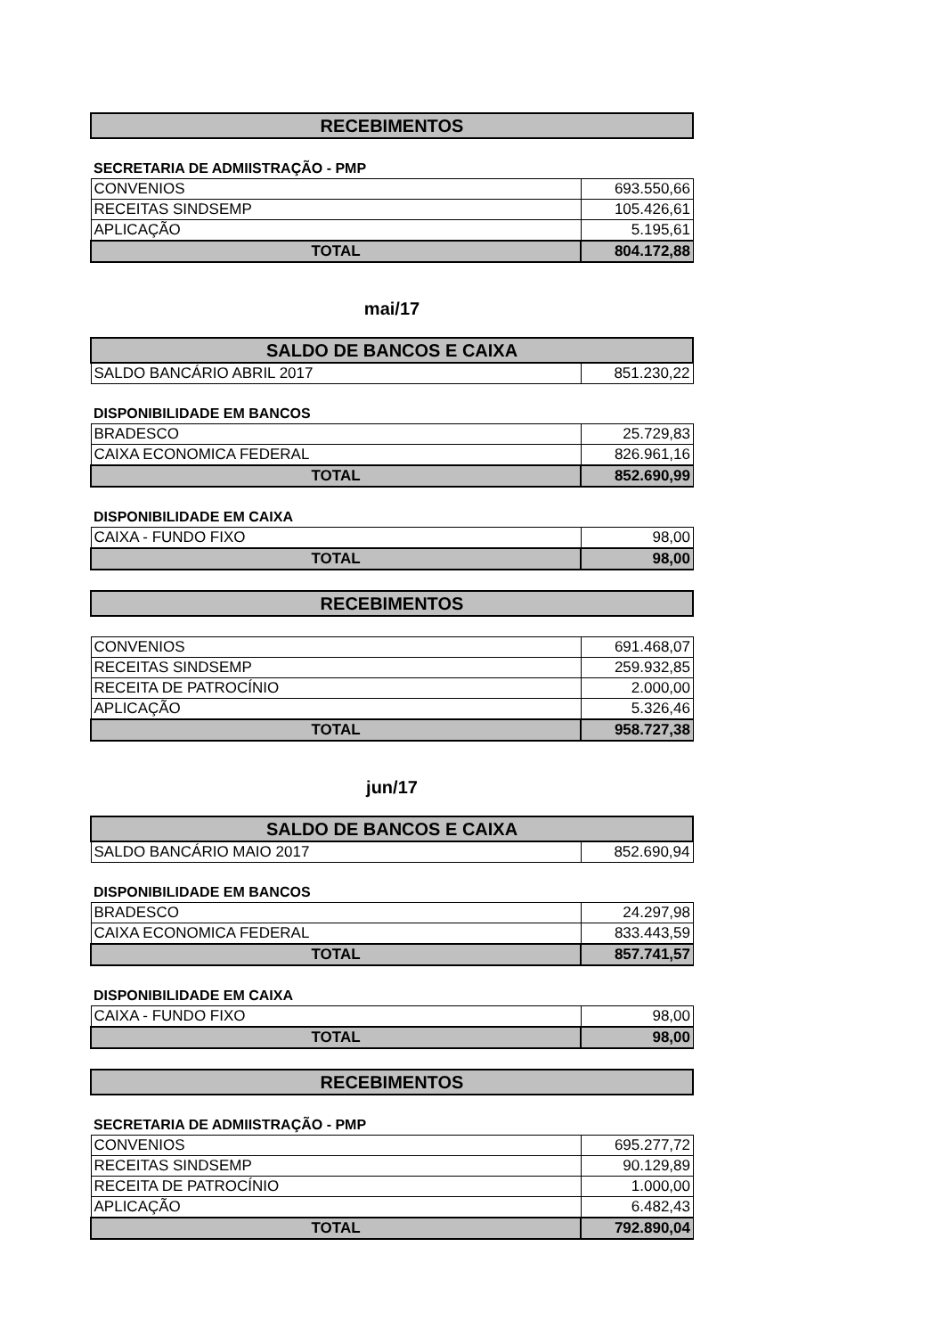| RECEBIMENTOS |
| --- |
SECRETARIA DE ADMIISTRAÇÃO - PMP
| CONVENIOS | 693.550,66 |
| RECEITAS SINDSEMP | 105.426,61 |
| APLICAÇÃO | 5.195,61 |
| TOTAL | 804.172,88 |
mai/17
| SALDO DE BANCOS E CAIXA | |
| --- | --- |
| SALDO BANCÁRIO ABRIL 2017 | 851.230,22 |
DISPONIBILIDADE EM BANCOS
| BRADESCO | 25.729,83 |
| CAIXA ECONOMICA FEDERAL | 826.961,16 |
| TOTAL | 852.690,99 |
DISPONIBILIDADE EM CAIXA
| CAIXA - FUNDO FIXO | 98,00 |
| TOTAL | 98,00 |
| RECEBIMENTOS |
| --- |
| CONVENIOS | 691.468,07 |
| RECEITAS SINDSEMP | 259.932,85 |
| RECEITA DE PATROCÍNIO | 2.000,00 |
| APLICAÇÃO | 5.326,46 |
| TOTAL | 958.727,38 |
jun/17
| SALDO DE BANCOS E CAIXA | |
| --- | --- |
| SALDO BANCÁRIO MAIO 2017 | 852.690,94 |
DISPONIBILIDADE EM BANCOS
| BRADESCO | 24.297,98 |
| CAIXA ECONOMICA FEDERAL | 833.443,59 |
| TOTAL | 857.741,57 |
DISPONIBILIDADE EM CAIXA
| CAIXA - FUNDO FIXO | 98,00 |
| TOTAL | 98,00 |
| RECEBIMENTOS |
| --- |
SECRETARIA DE ADMIISTRAÇÃO - PMP
| CONVENIOS | 695.277,72 |
| RECEITAS SINDSEMP | 90.129,89 |
| RECEITA DE PATROCÍNIO | 1.000,00 |
| APLICAÇÃO | 6.482,43 |
| TOTAL | 792.890,04 |